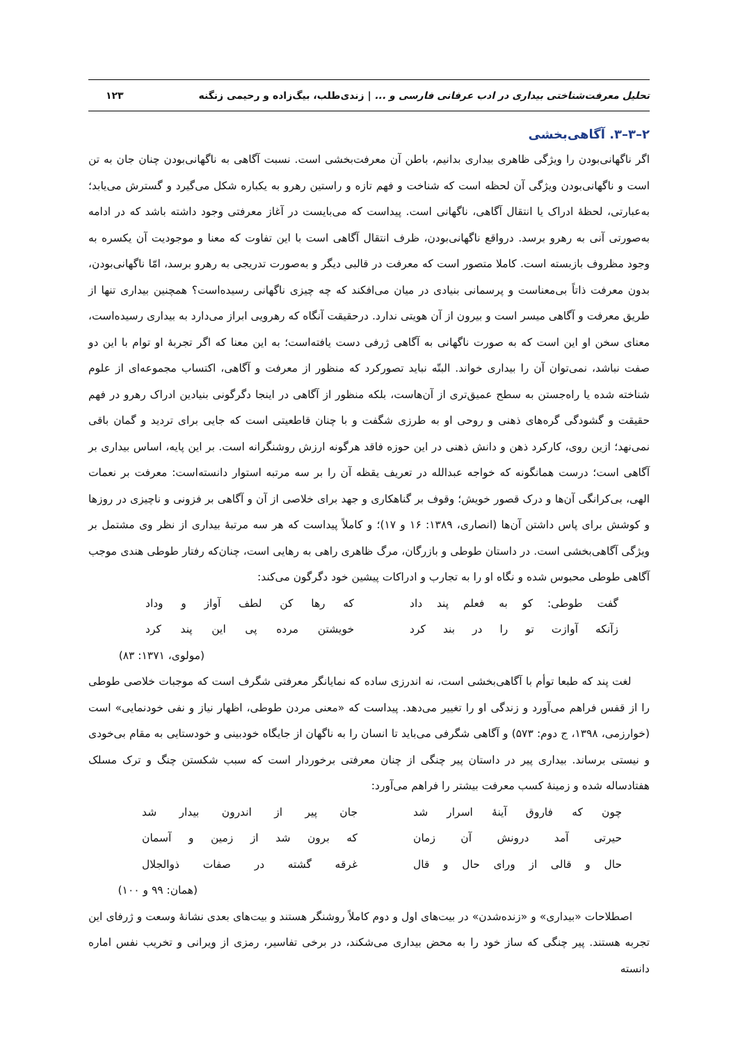تحلیل معرفت‌شناختی بیداری در ادب عرفانی فارسی و ... | زندی‌طلب، بیگ‌زاده و رحیمی زنگنه ۱۲۳
۲–۳–۳. آگاهی‌بخشی
اگر ناگهانی‌بودن را ویژگی ظاهری بیداری بدانیم، باطن آن معرفت‌بخشی است. نسبت آگاهی به ناگهانی‌بودن چنان جان به تن است و ناگهانی‌بودن ویژگی آن لحظه است که شناخت و فهم تازه و راستین رهرو به یکباره شکل می‌گیرد و گسترش می‌یابد؛ به‌عبارتی، لحظهٔ ادراک یا انتقال آگاهی، ناگهانی است. پیداست که می‌بایست در آغاز معرفتی وجود داشته باشد که در ادامه به‌صورتی آنی به رهرو برسد. درواقع ناگهانی‌بودن، ظرف انتقال آگاهی است با این تفاوت که معنا و موجودیت آن یکسره به وجود مظروف بازبسته است. کاملا متصور است که معرفت در قالبی دیگر و به‌صورت تدریجی به رهرو برسد، امّا ناگهانی‌بودن، بدون معرفت ذاتاً بی‌معناست و پرسمانی بنیادی در میان می‌افکند که چه چیزی ناگهانی رسیده‌است؟ همچنین بیداری تنها از طریق معرفت و آگاهی میسر است و بیرون از آن هویتی ندارد. درحقیقت آنگاه که رهرویی ابراز می‌دارد به بیداری رسیده‌است، معنای سخن او این است که به صورت ناگهانی به آگاهی ژرفی دست یافته‌است؛ به این معنا که اگر تجربهٔ او توام با این دو صفت نباشد، نمی‌توان آن را بیداری خواند. البتّه نباید تصورکرد که منظور از معرفت و آگاهی، اکتساب مجموعه‌ای از علوم شناخته شده یا راه‌جستن به سطح عمیق‌تری از آن‌هاست، بلکه منظور از آگاهی در اینجا دگرگونی بنیادین ادراک رهرو در فهم حقیقت و گشودگی گره‌های ذهنی و روحی او به طرزی شگفت و با چنان قاطعیتی است که جایی برای تردید و گمان باقی نمی‌نهد؛ ازین روی، کارکرد ذهن و دانش ذهنی در این حوزه فاقد هرگونه ارزش روشنگرانه است. بر این پایه، اساس بیداری بر آگاهی است؛ درست همانگونه که خواجه عبدالله در تعریف یقظه آن را بر سه مرتبه استوار دانسته‌است: معرفت بر نعمات الهی، بی‌کرانگی آن‌ها و درک قصور خویش؛ وقوف بر گناهکاری و جهد برای خلاصی از آن و آگاهی بر فزونی و ناچیزی در روزها و کوشش برای پاس داشتن آن‌ها (انصاری، ۱۳۸۹: ۱۶ و ۱۷)؛ و کاملاً پیداست که هر سه مرتبهٔ بیداری از نظر وی مشتمل بر ویژگی آگاهی‌بخشی است. در داستان طوطی و بازرگان، مرگ ظاهری راهی به رهایی است، چنان‌که رفتار طوطی هندی موجب آگاهی طوطی محبوس شده و نگاه او را به تجارب و ادراکات پیشین خود دگرگون می‌کند:
گفت طوطی: کو به فعلم پند داد
که رها کن لطف آواز و وداد
زآنکه آوازت تو را در بند کرد
خویشتن مرده پی این پند کرد
(مولوی، ۱۳۷۱: ۸۳)
لغت پند که طبعا توأم با آگاهی‌بخشی است، نه اندرزی ساده که نمایانگر معرفتی شگرف است که موجبات خلاصی طوطی را از قفس فراهم می‌آورد و زندگی او را تغییر می‌دهد. پیداست که «معنی مردن طوطی، اظهار نیاز و نفی خودنمایی» است (خوارزمی، ۱۳۹۸، ج دوم: ۵۷۳) و آگاهی شگرفی می‌باید تا انسان را به ناگهان از جایگاه خودبینی و خودستایی به مقام بی‌خودی و نیستی برساند. بیداری پیر در داستان پیر چنگی از چنان معرفتی برخوردار است که سبب شکستن چنگ و ترک مسلک هفتادساله شده و زمینهٔ کسب معرفت بیشتر را فراهم می‌آورد:
چون که فاروق آینهٔ اسرار شد
جان پیر از اندرون بیدار شد
حیرتی آمد درونش آن زمان
که برون شد از زمین و آسمان
حال و قالی از ورای حال و قال
غرقه گشته در صفات ذوالجلال
(همان: ۹۹ و ۱۰۰)
اصطلاحات «بیداری» و «زنده‌شدن» در بیت‌های اول و دوم کاملاً روشنگر هستند و بیت‌های بعدی نشانهٔ وسعت و ژرفای این تجربه هستند. پیر چنگی که ساز خود را به محض بیداری می‌شکند، در برخی تفاسیر، رمزی از ویرانی و تخریب نفس اماره دانسته